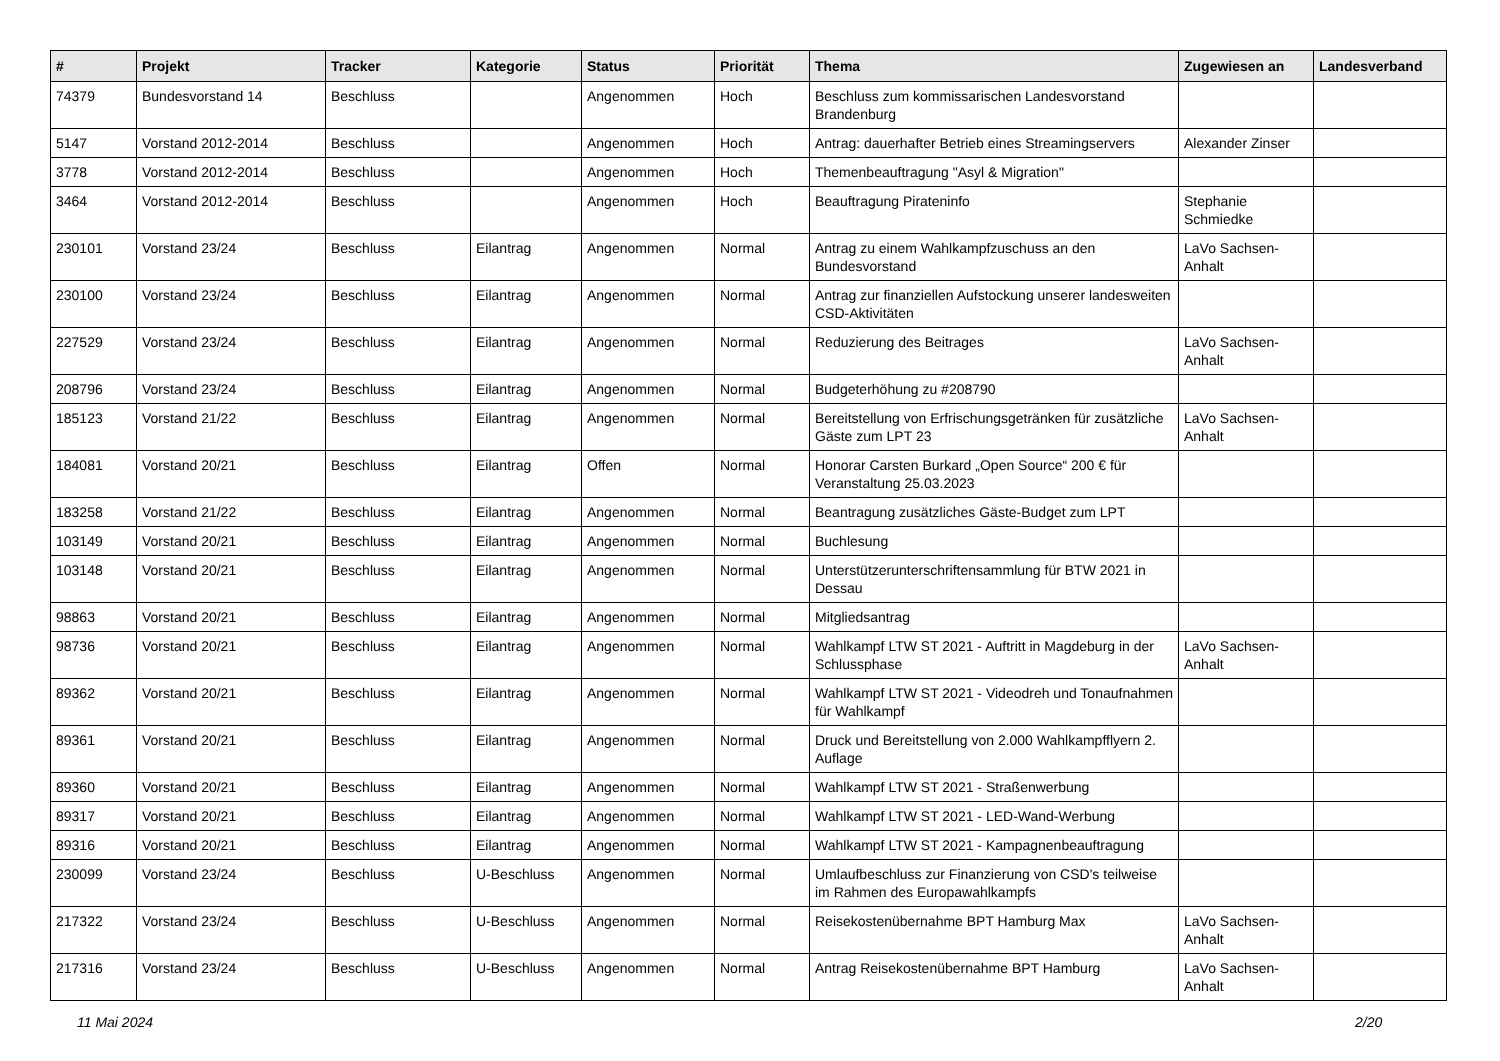| # | Projekt | Tracker | Kategorie | Status | Priorität | Thema | Zugewiesen an | Landesverband |
| --- | --- | --- | --- | --- | --- | --- | --- | --- |
| 74379 | Bundesvorstand 14 | Beschluss | | Angenommen | Hoch | Beschluss zum kommissarischen Landesvorstand Brandenburg | | |
| 5147 | Vorstand 2012-2014 | Beschluss | | Angenommen | Hoch | Antrag: dauerhafter Betrieb eines Streamingservers | Alexander Zinser | |
| 3778 | Vorstand 2012-2014 | Beschluss | | Angenommen | Hoch | Themenbeauftragung "Asyl & Migration" | | |
| 3464 | Vorstand 2012-2014 | Beschluss | | Angenommen | Hoch | Beauftragung Pirateninfo | Stephanie Schmiedke | |
| 230101 | Vorstand 23/24 | Beschluss | Eilantrag | Angenommen | Normal | Antrag zu einem Wahlkampfzuschuss an den Bundesvorstand | LaVo Sachsen-Anhalt | |
| 230100 | Vorstand 23/24 | Beschluss | Eilantrag | Angenommen | Normal | Antrag zur finanziellen Aufstockung unserer landesweiten CSD-Aktivitäten | | |
| 227529 | Vorstand 23/24 | Beschluss | Eilantrag | Angenommen | Normal | Reduzierung des Beitrages | LaVo Sachsen-Anhalt | |
| 208796 | Vorstand 23/24 | Beschluss | Eilantrag | Angenommen | Normal | Budgeterhöhung zu #208790 | | |
| 185123 | Vorstand 21/22 | Beschluss | Eilantrag | Angenommen | Normal | Bereitstellung von Erfrischungsgetränken für zusätzliche Gäste zum LPT 23 | LaVo Sachsen-Anhalt | |
| 184081 | Vorstand 20/21 | Beschluss | Eilantrag | Offen | Normal | Honorar Carsten Burkard „Open Source“ 200 € für Veranstaltung 25.03.2023 | | |
| 183258 | Vorstand 21/22 | Beschluss | Eilantrag | Angenommen | Normal | Beantragung zusätzliches Gäste-Budget zum LPT | | |
| 103149 | Vorstand 20/21 | Beschluss | Eilantrag | Angenommen | Normal | Buchlesung | | |
| 103148 | Vorstand 20/21 | Beschluss | Eilantrag | Angenommen | Normal | Unterstützerunterschriftensammlung für BTW 2021 in Dessau | | |
| 98863 | Vorstand 20/21 | Beschluss | Eilantrag | Angenommen | Normal | Mitgliedsantrag | | |
| 98736 | Vorstand 20/21 | Beschluss | Eilantrag | Angenommen | Normal | Wahlkampf LTW ST 2021 - Auftritt in Magdeburg in der Schlussphase | LaVo Sachsen-Anhalt | |
| 89362 | Vorstand 20/21 | Beschluss | Eilantrag | Angenommen | Normal | Wahlkampf LTW ST 2021 - Videodreh und Tonaufnahmen für Wahlkampf | | |
| 89361 | Vorstand 20/21 | Beschluss | Eilantrag | Angenommen | Normal | Druck und Bereitstellung von 2.000 Wahlkampfflyern 2. Auflage | | |
| 89360 | Vorstand 20/21 | Beschluss | Eilantrag | Angenommen | Normal | Wahlkampf LTW ST 2021 - Straßenwerbung | | |
| 89317 | Vorstand 20/21 | Beschluss | Eilantrag | Angenommen | Normal | Wahlkampf LTW ST 2021 - LED-Wand-Werbung | | |
| 89316 | Vorstand 20/21 | Beschluss | Eilantrag | Angenommen | Normal | Wahlkampf LTW ST 2021 - Kampagnenbeauftragung | | |
| 230099 | Vorstand 23/24 | Beschluss | U-Beschluss | Angenommen | Normal | Umlaufbeschluss zur Finanzierung von CSD's teilweise im Rahmen des Europawahlkampfs | | |
| 217322 | Vorstand 23/24 | Beschluss | U-Beschluss | Angenommen | Normal | Reisekostenübernahme BPT Hamburg Max | LaVo Sachsen-Anhalt | |
| 217316 | Vorstand 23/24 | Beschluss | U-Beschluss | Angenommen | Normal | Antrag Reisekostenübernahme BPT Hamburg | LaVo Sachsen-Anhalt | |
11 Mai 2024 2/20